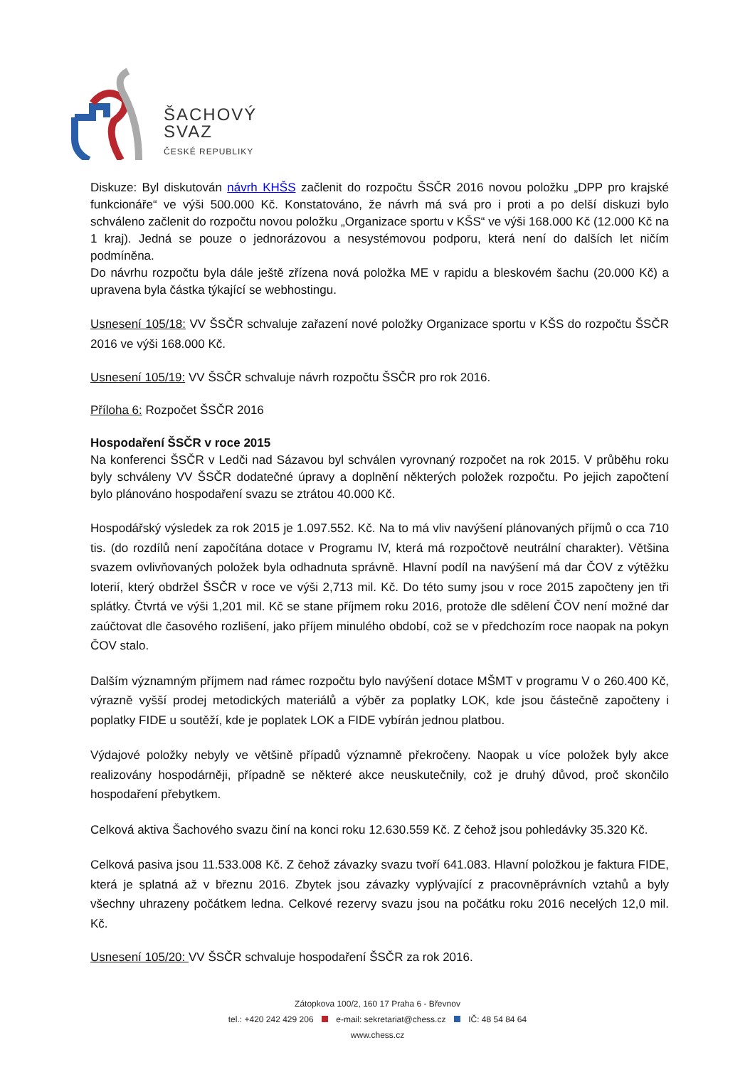ŠACHOVÝ
SVAZ
ČESKÉ REPUBLIKY
Diskuze: Byl diskutován návrh KHŠS začlenit do rozpočtu ŠSČR 2016 novou položku „DPP pro krajské funkcionáře“ ve výši 500.000 Kč. Konstatováno, že návrh má svá pro i proti a po delší diskuzi bylo schváleno začlenit do rozpočtu novou položku „Organizace sportu v KŠS“ ve výši 168.000 Kč (12.000 Kč na 1 kraj). Jedná se pouze o jednorázovou a nesystémovou podporu, která není do dalších let ničím podmíněna.
Do návrhu rozpočtu byla dále ještě zřízena nová položka ME v rapidu a bleskovém šachu (20.000 Kč) a upravena byla částka týkající se webhostingu.
Usnesení 105/18: VV ŠSČR schvaluje zařazení nové položky Organizace sportu v KŠS do rozpočtu ŠSČR 2016 ve výši 168.000 Kč.
Usnesení 105/19: VV ŠSČR schvaluje návrh rozpočtu ŠSČR pro rok 2016.
Příloha 6: Rozpočet ŠSČR 2016
Hospodaření ŠSČR v roce 2015
Na konferenci ŠSČR v Ledči nad Sázavou byl schválen vyrovnaný rozpočet na rok 2015. V průběhu roku byly schváleny VV ŠSČR dodatečné úpravy a doplnění některých položek rozpočtu. Po jejich započtení bylo plánováno hospodaření svazu se ztrátou 40.000 Kč.
Hospodářský výsledek za rok 2015 je 1.097.552. Kč. Na to má vliv navýšení plánovaných příjmů o cca 710 tis. (do rozdílů není započítána dotace v Programu IV, která má rozpočtově neutrální charakter). Většina svazem ovlivňovaných položek byla odhadnuta správně. Hlavní podíl na navýšení má dar ČOV z výtěžku loterií, který obdržel ŠSČR v roce ve výši 2,713 mil. Kč. Do této sumy jsou v roce 2015 započteny jen tři splátky. Čtvrtá ve výši 1,201 mil. Kč se stane příjmem roku 2016, protože dle sdělení ČOV není možné dar zaúčtovat dle časového rozlišení, jako příjem minulého období, což se v předchozím roce naopak na pokyn ČOV stalo.
Dalším významným příjmem nad rámec rozpočtu bylo navýšení dotace MŠMT v programu V o 260.400 Kč, výrazně vyšší prodej metodických materiálů a výběr za poplatky LOK, kde jsou částečně započteny i poplatky FIDE u soutěží, kde je poplatek LOK a FIDE vybírán jednou platbou.
Výdajové položky nebyly ve většině případů významně překročeny. Naopak u více položek byly akce realizovány hospodárněji, případně se některé akce neuskutečnily, což je druhý důvod, proč skončilo hospodaření přebytkem.
Celková aktiva Šachového svazu činí na konci roku 12.630.559 Kč. Z čehož jsou pohledávky 35.320 Kč.
Celková pasiva jsou 11.533.008 Kč. Z čehož závazky svazu tvoří 641.083. Hlavní položkou je faktura FIDE, která je splatná až v březnu 2016. Zbytek jsou závazky vyplývající z pracovněprávních vztahů a byly všechny uhrazeny počátkem ledna. Celkové rezervy svazu jsou na počátku roku 2016 necelých 12,0 mil. Kč.
Usnesení 105/20: VV ŠSČR schvaluje hospodaření ŠSČR za rok 2016.
Zátopkova 100/2, 160 17 Praha 6 - Břevnov
tel.: +420 242 429 206 e-mail: sekretariat@chess.cz IČ: 48 54 84 64
www.chess.cz